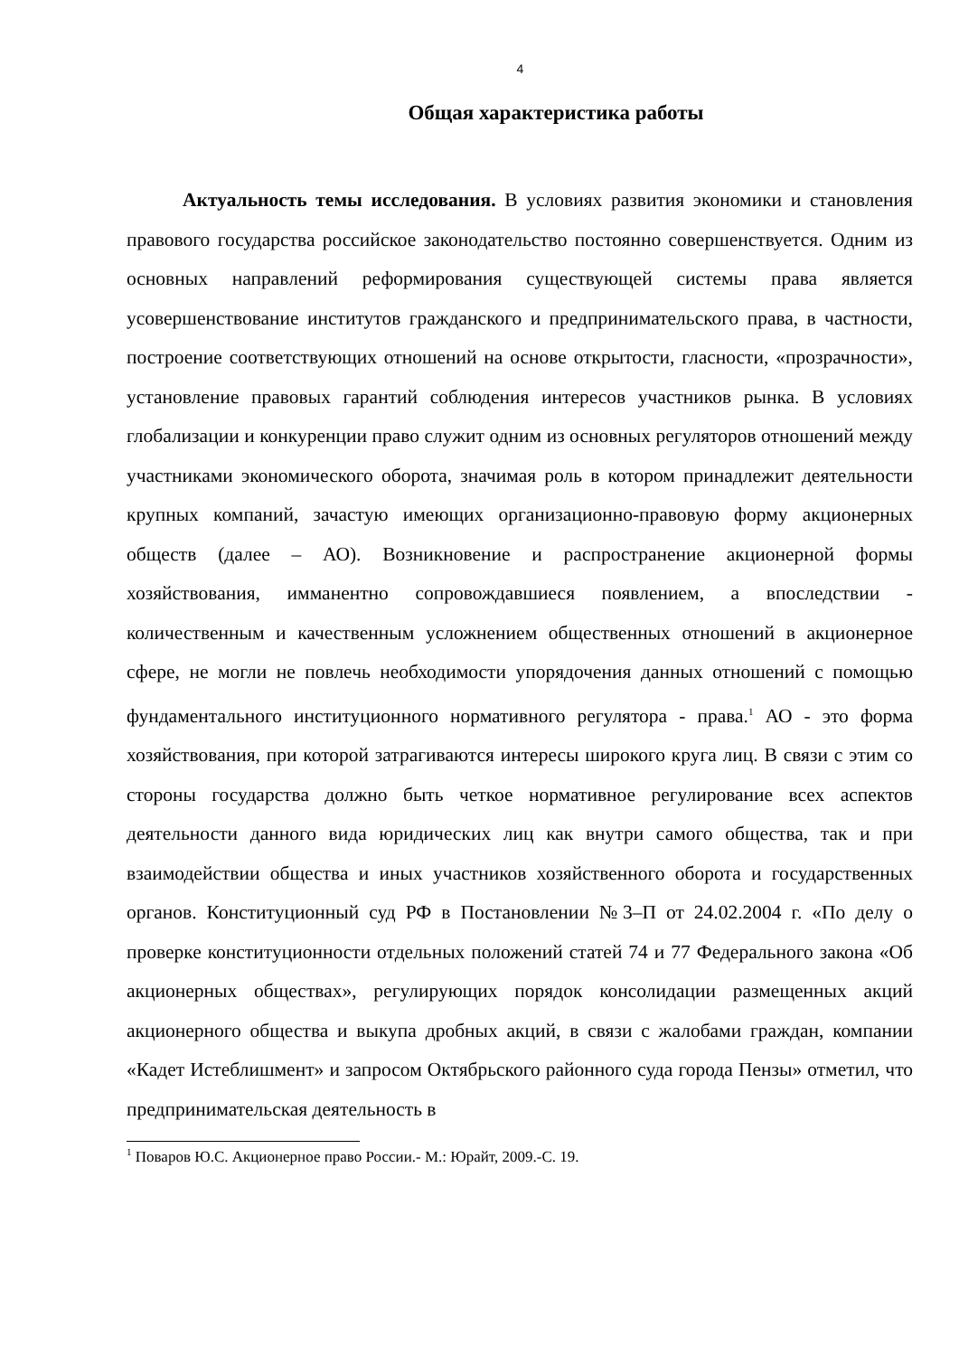4
Общая характеристика работы
Актуальность темы исследования. В условиях развития экономики и становления правового государства российское законодательство постоянно совершенствуется. Одним из основных направлений реформирования существующей системы права является усовершенствование институтов гражданского и предпринимательского права, в частности, построение соответствующих отношений на основе открытости, гласности, «прозрачности», установление правовых гарантий соблюдения интересов участников рынка. В условиях глобализации и конкуренции право служит одним из основных регуляторов отношений между участниками экономического оборота, значимая роль в котором принадлежит деятельности крупных компаний, зачастую имеющих организационно-правовую форму акционерных обществ (далее – АО). Возникновение и распространение акционерной формы хозяйствования, имманентно сопровождавшиеся появлением, а впоследствии - количественным и качественным усложнением общественных отношений в акционерное сфере, не могли не повлечь необходимости упорядочения данных отношений с помощью фундаментального институционного нормативного регулятора - права.<sup>1</sup> АО - это форма хозяйствования, при которой затрагиваются интересы широкого круга лиц. В связи с этим со стороны государства должно быть четкое нормативное регулирование всех аспектов деятельности данного вида юридических лиц как внутри самого общества, так и при взаимодействии общества и иных участников хозяйственного оборота и государственных органов. Конституционный суд РФ в Постановлении №3–П от 24.02.2004 г. «По делу о проверке конституционности отдельных положений статей 74 и 77 Федерального закона «Об акционерных обществах», регулирующих порядок консолидации размещенных акций акционерного общества и выкупа дробных акций, в связи с жалобами граждан, компании «Кадет Истеблишмент» и запросом Октябрьского районного суда города Пензы» отметил, что предпринимательская деятельность в
<sup>1</sup> Поваров Ю.С. Акционерное право России.- М.: Юрайт, 2009.-С. 19.